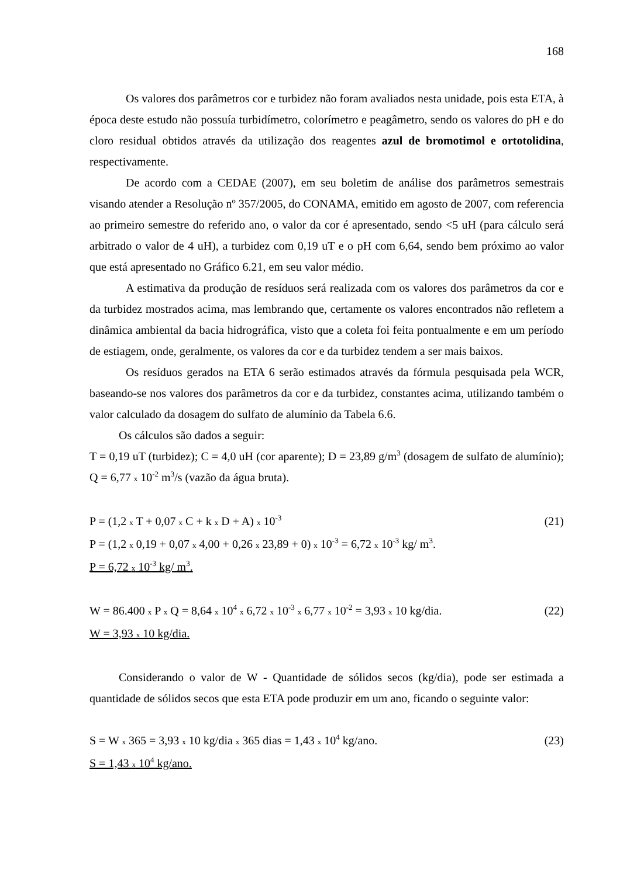168
Os valores dos parâmetros cor e turbidez não foram avaliados nesta unidade, pois esta ETA, à época deste estudo não possuía turbidímetro, colorímetro e peagâmetro, sendo os valores do pH e do cloro residual obtidos através da utilização dos reagentes azul de bromotimol e ortotolidina, respectivamente.
De acordo com a CEDAE (2007), em seu boletim de análise dos parâmetros semestrais visando atender a Resolução nº 357/2005, do CONAMA, emitido em agosto de 2007, com referencia ao primeiro semestre do referido ano, o valor da cor é apresentado, sendo <5 uH (para cálculo será arbitrado o valor de 4 uH), a turbidez com 0,19 uT e o pH com 6,64, sendo bem próximo ao valor que está apresentado no Gráfico 6.21, em seu valor médio.
A estimativa da produção de resíduos será realizada com os valores dos parâmetros da cor e da turbidez mostrados acima, mas lembrando que, certamente os valores encontrados não refletem a dinâmica ambiental da bacia hidrográfica, visto que a coleta foi feita pontualmente e em um período de estiagem, onde, geralmente, os valores da cor e da turbidez tendem a ser mais baixos.
Os resíduos gerados na ETA 6 serão estimados através da fórmula pesquisada pela WCR, baseando-se nos valores dos parâmetros da cor e da turbidez, constantes acima, utilizando também o valor calculado da dosagem do sulfato de alumínio da Tabela 6.6.
Os cálculos são dados a seguir:
T = 0,19 uT (turbidez); C = 4,0 uH (cor aparente); D = 23,89 g/m<sup>3</sup> (dosagem de sulfato de alumínio); Q = 6,77 x 10<sup>-2</sup> m<sup>3</sup>/s (vazão da água bruta).
P = (1,2 x T + 0,07 x C + k x D + A) x 10<sup>-3</sup> (21)
P = (1,2 x 0,19 + 0,07 x 4,00 + 0,26 x 23,89 + 0) x 10<sup>-3</sup> = 6,72 x 10<sup>-3</sup> kg/ m<sup>3</sup>.
P = 6,72 x 10<sup>-3</sup> kg/ m<sup>3</sup>.
W = 86.400 x P x Q = 8,64 x 10<sup>4</sup> x 6,72 x 10<sup>-3</sup> x 6,77 x 10<sup>-2</sup> = 3,93 x 10 kg/dia. (22)
W = 3,93 x 10 kg/dia.
Considerando o valor de W - Quantidade de sólidos secos (kg/dia), pode ser estimada a quantidade de sólidos secos que esta ETA pode produzir em um ano, ficando o seguinte valor:
S = W x 365 = 3,93 x 10 kg/dia x 365 dias = 1,43 x 10<sup>4</sup> kg/ano. (23)
S = 1,43 x 10<sup>4</sup> kg/ano.